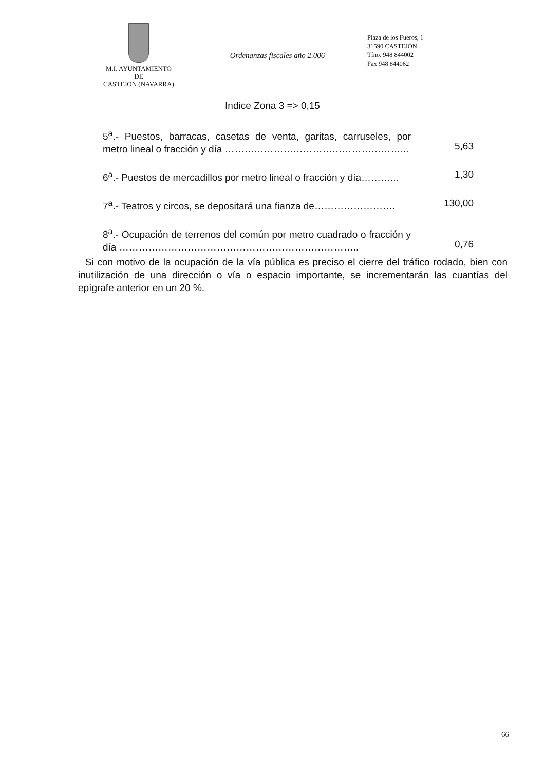M.I. AYUNTAMIENTO
DE
CASTEJON (NAVARRA)
Ordenanzas fiscales año 2.006
Plaza de los Fueros, 1
31590 CASTEJÓN
Tfno. 948 844002
Fax 948 844062
Indice Zona 3 => 0,15
| 5<sup>a</sup>.- Puestos, barracas, casetas de venta, garitas, carruseles, por metro lineal o fracción y día ………………………………………………... | 5,63 |
| 6<sup>a</sup>.- Puestos de mercadillos por metro lineal o fracción y día………... | 1,30 |
| 7<sup>a</sup>.- Teatros y circos, se depositará una fianza de……………………. | 130,00 |
| 8<sup>a</sup>.- Ocupación de terrenos del común por metro cuadrado o fracción y día ……………………………………………………………….. | 0,76 |
Si con motivo de la ocupación de la vía pública es preciso el cierre del tráfico rodado, bien con inutilización de una dirección o vía o espacio importante, se incrementarán las cuantías del epígrafe anterior en un 20 %.
66